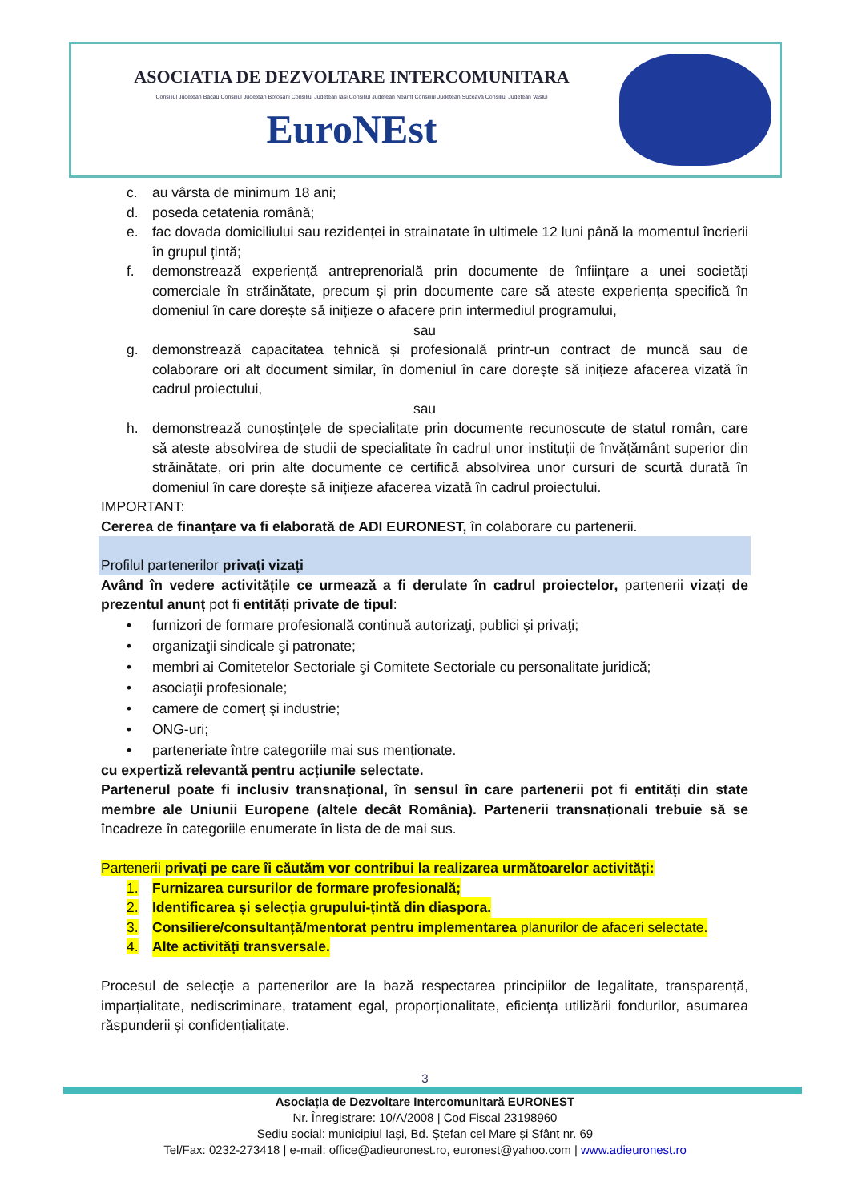ASOCIATIA DE DEZVOLTARE INTERCOMUNITARA
Consiliul Judetean Bacau Consiliul Judetean Botosani Consiliul Judetean Iasi Consiliul Judetean Neamt Consiliul Judetean Suceava Consiliul Judetean Vaslui
EuroNEst
c. au vârsta de minimum 18 ani;
d. poseda cetatenia română;
e. fac dovada domiciliului sau rezidenței in strainatate în ultimele 12 luni până la momentul încrierii în grupul țintă;
f. demonstrează experiență antreprenorială prin documente de înființare a unei societăți comerciale în străinătate, precum și prin documente care să ateste experiența specifică în domeniul în care dorește să inițieze o afacere prin intermediul programului,
sau
g. demonstrează capacitatea tehnică și profesională printr-un contract de muncă sau de colaborare ori alt document similar, în domeniul în care dorește să inițieze afacerea vizată în cadrul proiectului,
sau
h. demonstrează cunoștințele de specialitate prin documente recunoscute de statul român, care să ateste absolvirea de studii de specialitate în cadrul unor instituții de învățământ superior din străinătate, ori prin alte documente ce certifică absolvirea unor cursuri de scurtă durată în domeniul în care dorește să inițieze afacerea vizată în cadrul proiectului.
IMPORTANT:
Cererea de finanțare va fi elaborată de ADI EURONEST, în colaborare cu partenerii.
Profilul partenerilor privați vizați
Având în vedere activitățile ce urmează a fi derulate în cadrul proiectelor, partenerii vizați de prezentul anunț pot fi entități private de tipul:
• furnizori de formare profesională continuă autorizaţi, publici şi privaţi;
• organizaţii sindicale şi patronate;
• membri ai Comitetelor Sectoriale şi Comitete Sectoriale cu personalitate juridică;
• asociaţii profesionale;
• camere de comerţ şi industrie;
• ONG-uri;
• parteneriate între categoriile mai sus menționate.
cu expertiză relevantă pentru acțiunile selectate.
Partenerul poate fi inclusiv transnațional, în sensul în care partenerii pot fi entități din state membre ale Uniunii Europene (altele decât România). Partenerii transnaționali trebuie să se încadreze în categoriile enumerate în lista de de mai sus.
Partenerii privați pe care îi căutăm vor contribui la realizarea următoarelor activități:
1. Furnizarea cursurilor de formare profesională;
2. Identificarea și selecția grupului-țintă din diaspora.
3. Consiliere/consultanță/mentorat pentru implementarea planurilor de afaceri selectate.
4. Alte activități transversale.
Procesul de selecție a partenerilor are la bază respectarea principiilor de legalitate, transparență, imparțialitate, nediscriminare, tratament egal, proporționalitate, eficiența utilizării fondurilor, asumarea răspunderii și confidențialitate.
3
Asociația de Dezvoltare Intercomunitară EURONEST
Nr. Înregistrare: 10/A/2008 | Cod Fiscal 23198960
Sediu social: municipiul Iași, Bd. Ștefan cel Mare și Sfânt nr. 69
Tel/Fax: 0232-273418 | e-mail: office@adieuronest.ro, euronest@yahoo.com | www.adieuronest.ro